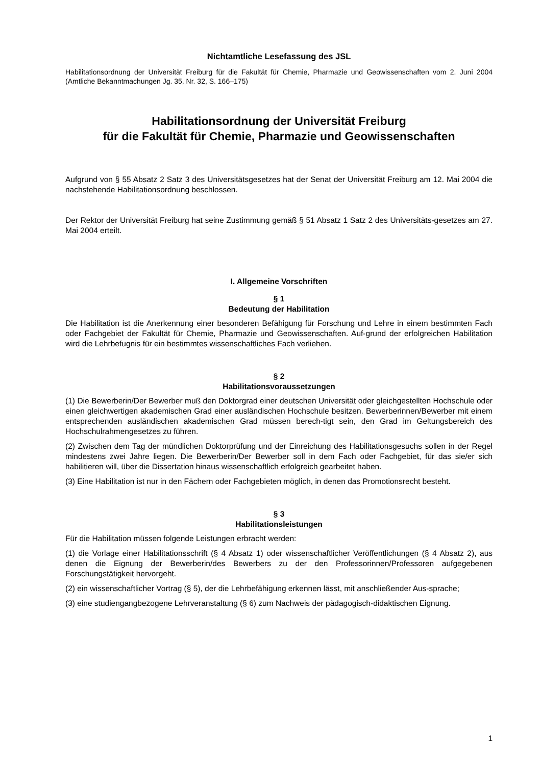Nichtamtliche Lesefassung des JSL
Habilitationsordnung der Universität Freiburg für die Fakultät für Chemie, Pharmazie und Geowissenschaften vom 2. Juni 2004 (Amtliche Bekanntmachungen Jg. 35, Nr. 32, S. 166–175)
Habilitationsordnung der Universität Freiburg
für die Fakultät für Chemie, Pharmazie und Geowissenschaften
Aufgrund von § 55 Absatz 2 Satz 3 des Universitätsgesetzes hat der Senat der Universität Freiburg am 12. Mai 2004 die nachstehende Habilitationsordnung beschlossen.
Der Rektor der Universität Freiburg hat seine Zustimmung gemäß § 51 Absatz 1 Satz 2 des Universitäts-gesetzes am 27. Mai 2004 erteilt.
I. Allgemeine Vorschriften
§ 1
Bedeutung der Habilitation
Die Habilitation ist die Anerkennung einer besonderen Befähigung für Forschung und Lehre in einem bestimmten Fach oder Fachgebiet der Fakultät für Chemie, Pharmazie und Geowissenschaften. Auf-grund der erfolgreichen Habilitation wird die Lehrbefugnis für ein bestimmtes wissenschaftliches Fach verliehen.
§ 2
Habilitationsvoraussetzungen
(1) Die Bewerberin/Der Bewerber muß den Doktorgrad einer deutschen Universität oder gleichgestellten Hochschule oder einen gleichwertigen akademischen Grad einer ausländischen Hochschule besitzen. Bewerberinnen/Bewerber mit einem entsprechenden ausländischen akademischen Grad müssen berech-tigt sein, den Grad im Geltungsbereich des Hochschulrahmengesetzes zu führen.
(2) Zwischen dem Tag der mündlichen Doktorprüfung und der Einreichung des Habilitationsgesuchs sollen in der Regel mindestens zwei Jahre liegen. Die Bewerberin/Der Bewerber soll in dem Fach oder Fachgebiet, für das sie/er sich habilitieren will, über die Dissertation hinaus wissenschaftlich erfolgreich gearbeitet haben.
(3) Eine Habilitation ist nur in den Fächern oder Fachgebieten möglich, in denen das Promotionsrecht besteht.
§ 3
Habilitationsleistungen
Für die Habilitation müssen folgende Leistungen erbracht werden:
(1) die Vorlage einer Habilitationsschrift (§ 4 Absatz 1) oder wissenschaftlicher Veröffentlichungen (§ 4 Absatz 2), aus denen die Eignung der Bewerberin/des Bewerbers zu der den Professorinnen/Professoren aufgegebenen Forschungstätigkeit hervorgeht.
(2) ein wissenschaftlicher Vortrag (§ 5), der die Lehrbefähigung erkennen lässt, mit anschließender Aus-sprache;
(3) eine studiengangbezogene Lehrveranstaltung (§ 6) zum Nachweis der pädagogisch-didaktischen Eignung.
1